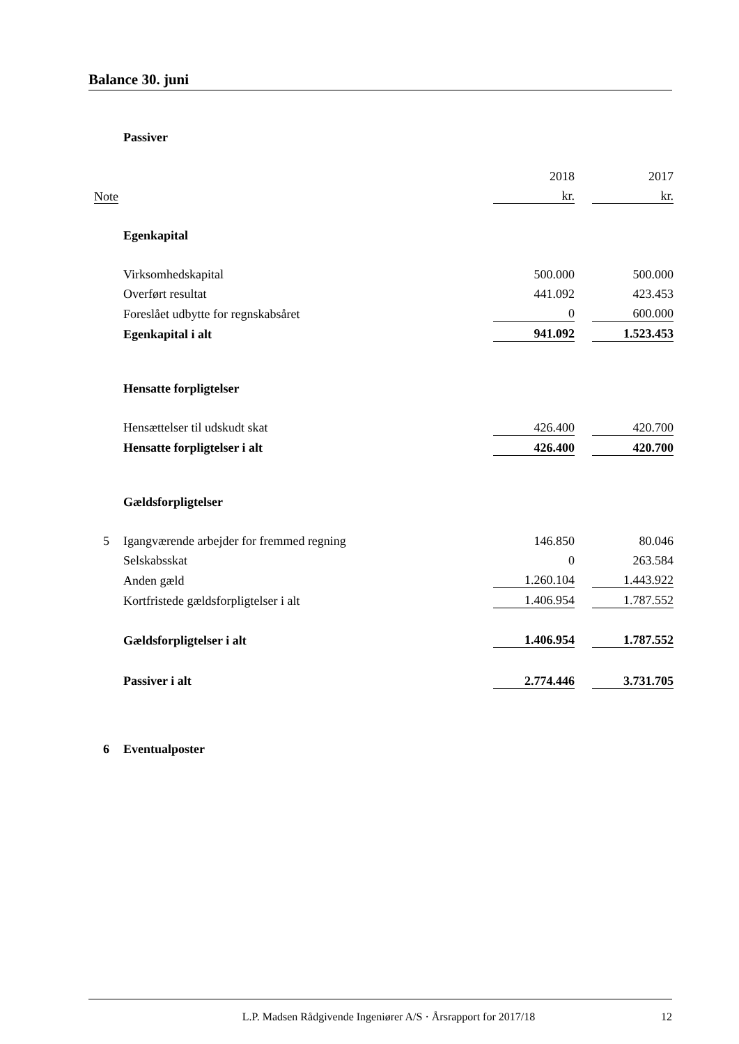Balance 30. juni
| | Passiver | | | |
| | | 2018 | | 2017 |
| Note | | kr. | | kr. |
| | Egenkapital | | | |
| | Virksomhedskapital | 500.000 | | 500.000 |
| | Overført resultat | 441.092 | | 423.453 |
| | Foreslået udbytte for regnskabsåret | 0 | | 600.000 |
| | Egenkapital i alt | 941.092 | | 1.523.453 |
| | Hensatte forpligtelser | | | |
| | Hensættelser til udskudt skat | 426.400 | | 420.700 |
| | Hensatte forpligtelser i alt | 426.400 | | 420.700 |
| | Gældsforpligtelser | | | |
| 5 | Igangværende arbejder for fremmed regning | 146.850 | | 80.046 |
| | Selskabsskat | 0 | | 263.584 |
| | Anden gæld | 1.260.104 | | 1.443.922 |
| | Kortfristede gældsforpligtelser i alt | 1.406.954 | | 1.787.552 |
| | Gældsforpligtelser i alt | 1.406.954 | | 1.787.552 |
| | Passiver i alt | 2.774.446 | | 3.731.705 |
| 6 | Eventualposter | | | |
L.P. Madsen Rådgivende Ingeniører A/S · Årsrapport for 2017/18 12